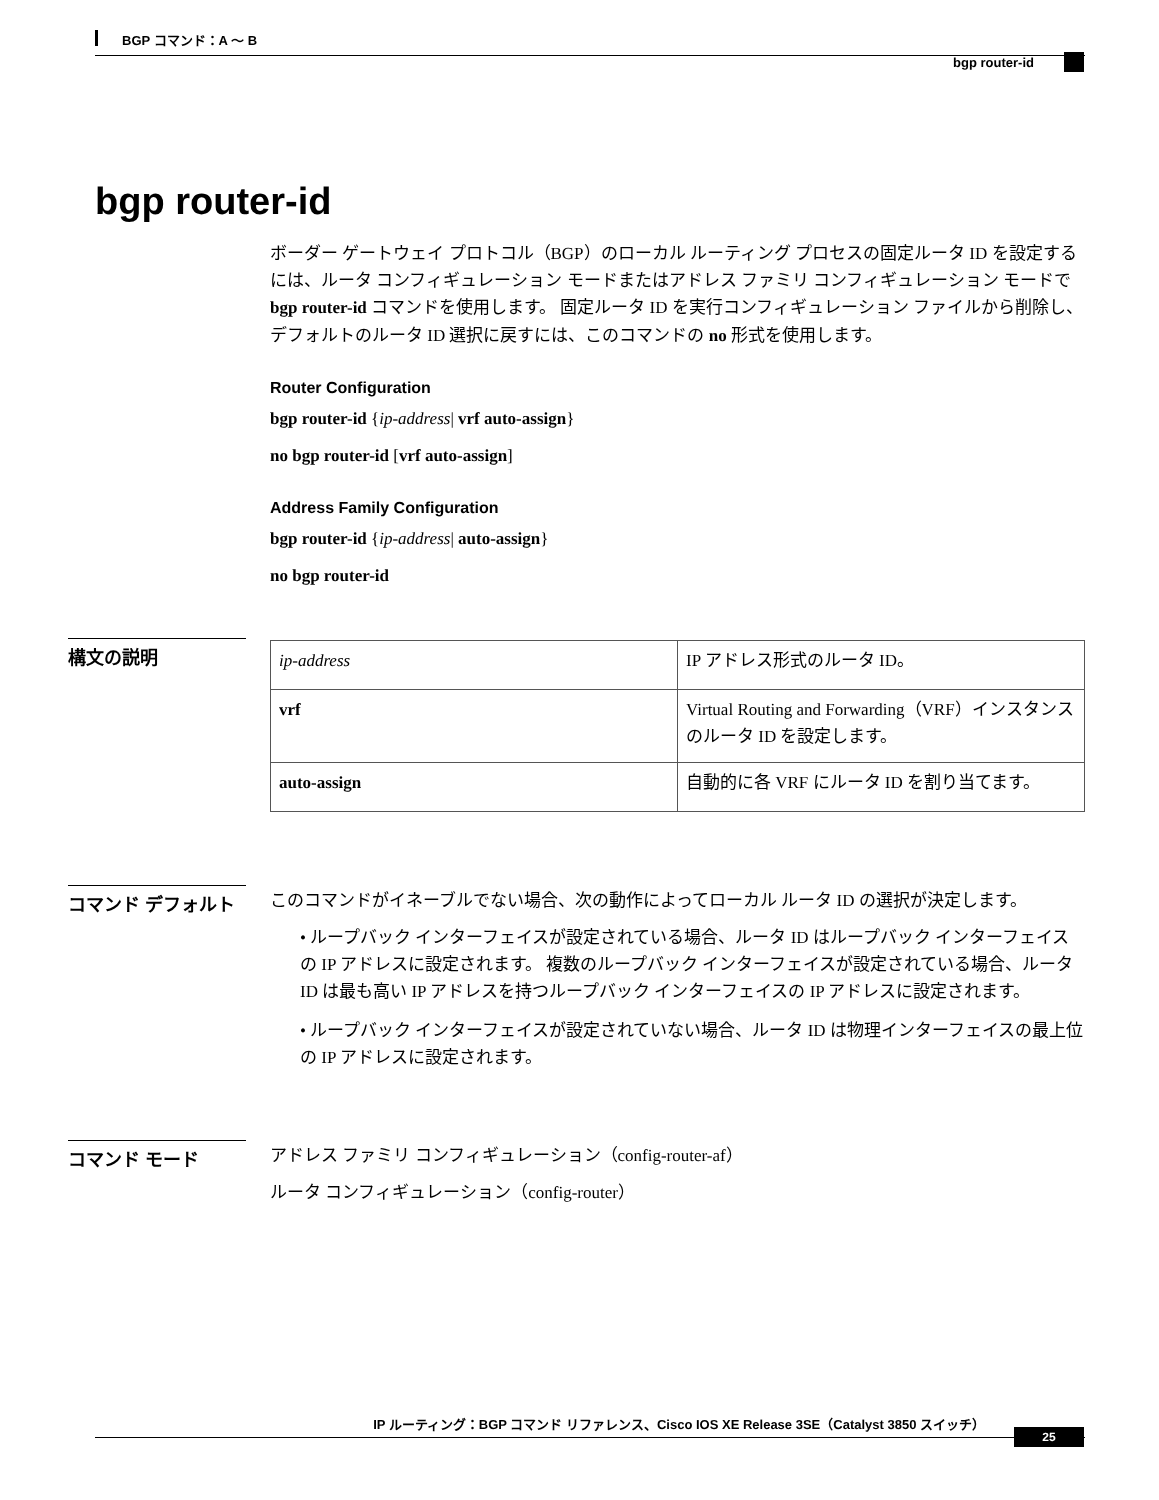BGP コマンド：A ～ B
bgp router-id
bgp router-id
ボーダー ゲートウェイ プロトコル（BGP）のローカル ルーティング プロセスの固定ルータ ID を設定するには、ルータ コンフィギュレーション モードまたはアドレス ファミリ コンフィギュレーション モードで bgp router-id コマンドを使用します。 固定ルータ ID を実行コンフィギュレーション ファイルから削除し、デフォルトのルータ ID 選択に戻すには、このコマンドの no 形式を使用します。
Router Configuration
bgp router-id {ip-address| vrf auto-assign}
no bgp router-id [vrf auto-assign]
Address Family Configuration
bgp router-id {ip-address| auto-assign}
no bgp router-id
構文の説明
| ip-address | IP アドレス形式のルータ ID。 |
| vrf | Virtual Routing and Forwarding（VRF）インスタンスのルータ ID を設定します。 |
| auto-assign | 自動的に各 VRF にルータ ID を割り当てます。 |
コマンド デフォルト
このコマンドがイネーブルでない場合、次の動作によってローカル ルータ ID の選択が決定します。
• ループバック インターフェイスが設定されている場合、ルータ ID はループバック インターフェイスの IP アドレスに設定されます。 複数のループバック インターフェイスが設定されている場合、ルータ ID は最も高い IP アドレスを持つループバック インターフェイスの IP アドレスに設定されます。
• ループバック インターフェイスが設定されていない場合、ルータ ID は物理インターフェイスの最上位の IP アドレスに設定されます。
コマンド モード
アドレス ファミリ コンフィギュレーション（config-router-af）
ルータ コンフィギュレーション（config-router）
IP ルーティング：BGP コマンド リファレンス、Cisco IOS XE Release 3SE（Catalyst 3850 スイッチ）
25